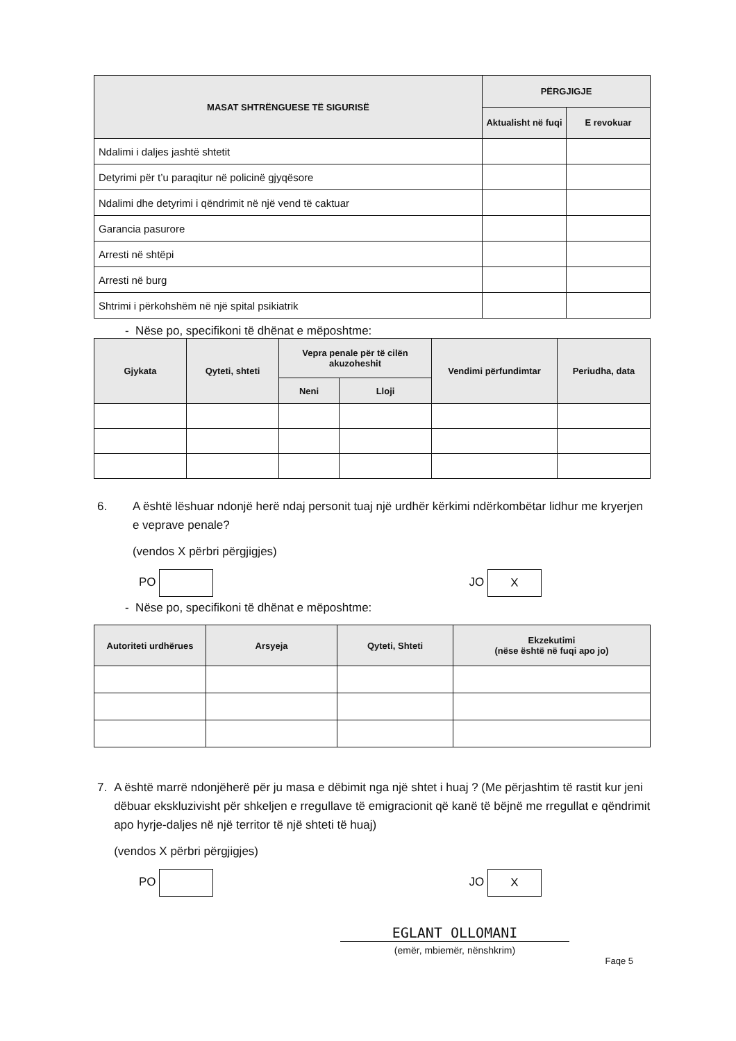| MASAT SHTRËNGUESE TË SIGURISË | PËRGJIGJE | |
| --- | --- | --- |
| | Aktualisht në fuqi | E revokuar |
| Ndalimi i daljes jashtë shtetit | | |
| Detyrimi për t’u paraqitur në policinë gjyqësore | | |
| Ndalimi dhe detyrimi i qëndrimit në një vend të caktuar | | |
| Garancia pasurore | | |
| Arresti në shtëpi | | |
| Arresti në burg | | |
| Shtrimi i përkohshëm në një spital psikiatrik | | |
- Nëse po, specifikoni të dhënat e mëposhtme:
| Gjykata | Qyteti, shteti | Vepra penale për të cilën akuzoheshit | | Vendimi përfundimtar | Periudha, data |
| --- | --- | --- | --- | --- | --- |
| | | Neni | Lloji | | |
6. A është lëshuar ndonjë herë ndaj personit tuaj një urdhër kërkimi ndërkombëtar lidhur me kryerjen e veprave penale?
(vendos X përbri përgjigjes)
PO JO X
- Nëse po, specifikoni të dhënat e mëposhtme:
| Autoriteti urdhërues | Arsyeja | Qyteti, Shteti | Ekzekutimi (nëse është në fuqi apo jo) |
| --- | --- | --- | --- |
7. A është marrë ndonjëherë për ju masa e dëbimit nga një shtet i huaj ? (Me përjashtim të rastit kur jeni dëbuar ekskluzivisht për shkeljen e rregullave të emigracionit që kanë të bëjnë me rregullat e qëndrimit apo hyrje-daljes në një territor të një shteti të huaj)
(vendos X përbri përgjigjes)
PO JO X
EGLANT OLLOMANI
(emër, mbiemër, nënshkrim)
Faqe 5